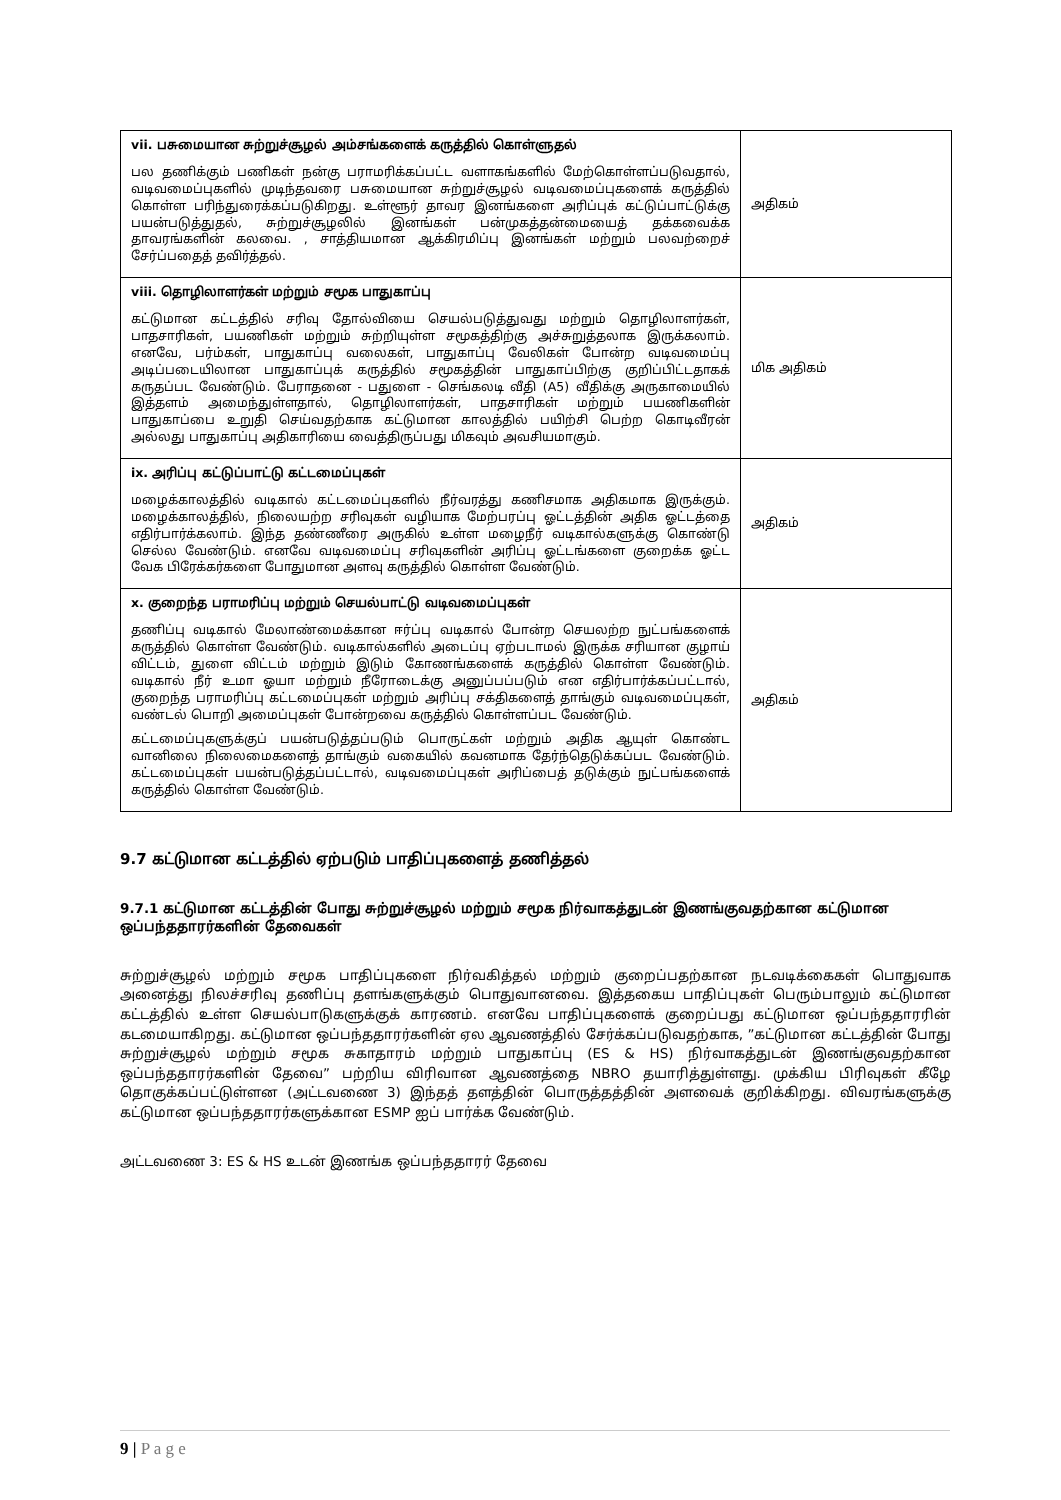| vii. பசுமையான சுற்றுச்சூழல் அம்சங்களைக் கருத்தில் கொள்ளுதல் பல தணிக்கும் பணிகள் நன்கு பராமரிக்கப்பட்ட வளாகங்களில் மேற்கொள்ளப்படுவதால், வடிவமைப்புகளில் முடிந்தவரை பசுமையான சுற்றுச்சூழல் வடிவமைப்புகளைக் கருத்தில் கொள்ள பரிந்துரைக்கப்படுகிறது. உள்ளூர் தாவர இனங்களை அரிப்புக் கட்டுப்பாட்டுக்கு பயன்படுத்துதல், சுற்றுச்சூழலில் இனங்கள் பன்முகத்தன்மையைத் தக்கவைக்க தாவரங்களின் கலவை. , சாத்தியமான ஆக்கிரமிப்பு இனங்கள் மற்றும் பலவற்றைச் சேர்ப்பதைத் தவிர்த்தல். | அதிகம் |
| viii. தொழிலாளர்கள் மற்றும் சமூக பாதுகாப்பு கட்டுமான கட்டத்தில் சரிவு தோல்வியை செயல்படுத்துவது மற்றும் தொழிலாளர்கள், பாதசாரிகள், பயணிகள் மற்றும் சுற்றியுள்ள சமூகத்திற்கு அச்சுறுத்தலாக இருக்கலாம். எனவே, பர்ம்கள், பாதுகாப்பு வலைகள், பாதுகாப்பு வேலிகள் போன்ற வடிவமைப்பு அடிப்படையிலான பாதுகாப்புக் கருத்தில் சமூகத்தின் பாதுகாப்பிற்கு குறிப்பிட்டதாகக் கருதப்பட வேண்டும். பேராதனை - பதுளை - செங்கலடி வீதி (A5) வீதிக்கு அருகாமையில் இத்தளம் அமைந்துள்ளதால், தொழிலாளர்கள், பாதசாரிகள் மற்றும் பயணிகளின் பாதுகாப்பை உறுதி செய்வதற்காக கட்டுமான காலத்தில் பயிற்சி பெற்ற கொடிவீரன் அல்லது பாதுகாப்பு அதிகாரியை வைத்திருப்பது மிகவும் அவசியமாகும். | மிக அதிகம் |
| ix. அரிப்பு கட்டுப்பாட்டு கட்டமைப்புகள் மழைக்காலத்தில் வடிகால் கட்டமைப்புகளில் நீர்வரத்து கணிசமாக அதிகமாக இருக்கும். மழைக்காலத்தில், நிலையற்ற சரிவுகள் வழியாக மேற்பரப்பு ஓட்டத்தின் அதிக ஓட்டத்தை எதிர்பார்க்கலாம். இந்த தண்ணீரை அருகில் உள்ள மழைநீர் வடிகால்களுக்கு கொண்டு செல்ல வேண்டும். எனவே வடிவமைப்பு சரிவுகளின் அரிப்பு ஓட்டங்களை குறைக்க ஓட்ட வேக பிரேக்கர்களை போதுமான அளவு கருத்தில் கொள்ள வேண்டும். | அதிகம் |
| x. குறைந்த பராமரிப்பு மற்றும் செயல்பாட்டு வடிவமைப்புகள் தணிப்பு வடிகால் மேலாண்மைக்கான ஈர்ப்பு வடிகால் போன்ற செயலற்ற நுட்பங்களைக் கருத்தில் கொள்ள வேண்டும். வடிகால்களில் அடைப்பு ஏற்படாமல் இருக்க சரியான குழாய் விட்டம், துளை விட்டம் மற்றும் இடும் கோணங்களைக் கருத்தில் கொள்ள வேண்டும். வடிகால் நீர் உமா ஓயா மற்றும் நீரோடைக்கு அனுப்பப்படும் என எதிர்பார்க்கப்பட்டால், குறைந்த பராமரிப்பு கட்டமைப்புகள் மற்றும் அரிப்பு சக்திகளைத் தாங்கும் வடிவமைப்புகள், வண்டல் பொறி அமைப்புகள் போன்றவை கருத்தில் கொள்ளப்பட வேண்டும். கட்டமைப்புகளுக்குப் பயன்படுத்தப்படும் பொருட்கள் மற்றும் அதிக ஆயுள் கொண்ட வானிலை நிலைமைகளைத் தாங்கும் வகையில் கவனமாக தேர்ந்தெடுக்கப்பட வேண்டும். கட்டமைப்புகள் பயன்படுத்தப்பட்டால், வடிவமைப்புகள் அரிப்பைத் தடுக்கும் நுட்பங்களைக் கருத்தில் கொள்ள வேண்டும். | அதிகம் |
9.7 கட்டுமான கட்டத்தில் ஏற்படும் பாதிப்புகளைத் தணித்தல்
9.7.1 கட்டுமான கட்டத்தின் போது சுற்றுச்சூழல் மற்றும் சமூக நிர்வாகத்துடன் இணங்குவதற்கான கட்டுமான ஒப்பந்ததாரர்களின் தேவைகள்
சுற்றுச்சூழல் மற்றும் சமூக பாதிப்புகளை நிர்வகித்தல் மற்றும் குறைப்பதற்கான நடவடிக்கைகள் பொதுவாக அனைத்து நிலச்சரிவு தணிப்பு தளங்களுக்கும் பொதுவானவை. இத்தகைய பாதிப்புகள் பெரும்பாலும் கட்டுமான கட்டத்தில் உள்ள செயல்பாடுகளுக்குக் காரணம். எனவே பாதிப்புகளைக் குறைப்பது கட்டுமான ஒப்பந்ததாரரின் கடமையாகிறது. கட்டுமான ஒப்பந்ததாரர்களின் ஏல ஆவணத்தில் சேர்க்கப்படுவதற்காக, ”கட்டுமான கட்டத்தின் போது சுற்றுச்சூழல் மற்றும் சமூக சுகாதாரம் மற்றும் பாதுகாப்பு (ES & HS) நிர்வாகத்துடன் இணங்குவதற்கான ஒப்பந்ததாரர்களின் தேவை” பற்றிய விரிவான ஆவணத்தை NBRO தயாரித்துள்ளது. முக்கிய பிரிவுகள் கீழே தொகுக்கப்பட்டுள்ளன (அட்டவணை 3) இந்தத் தளத்தின் பொருத்தத்தின் அளவைக் குறிக்கிறது. விவரங்களுக்கு கட்டுமான ஒப்பந்ததாரர்களுக்கான ESMP ஐப் பார்க்க வேண்டும்.
அட்டவணை 3: ES & HS உடன் இணங்க ஒப்பந்ததாரர் தேவை
9 | P a g e